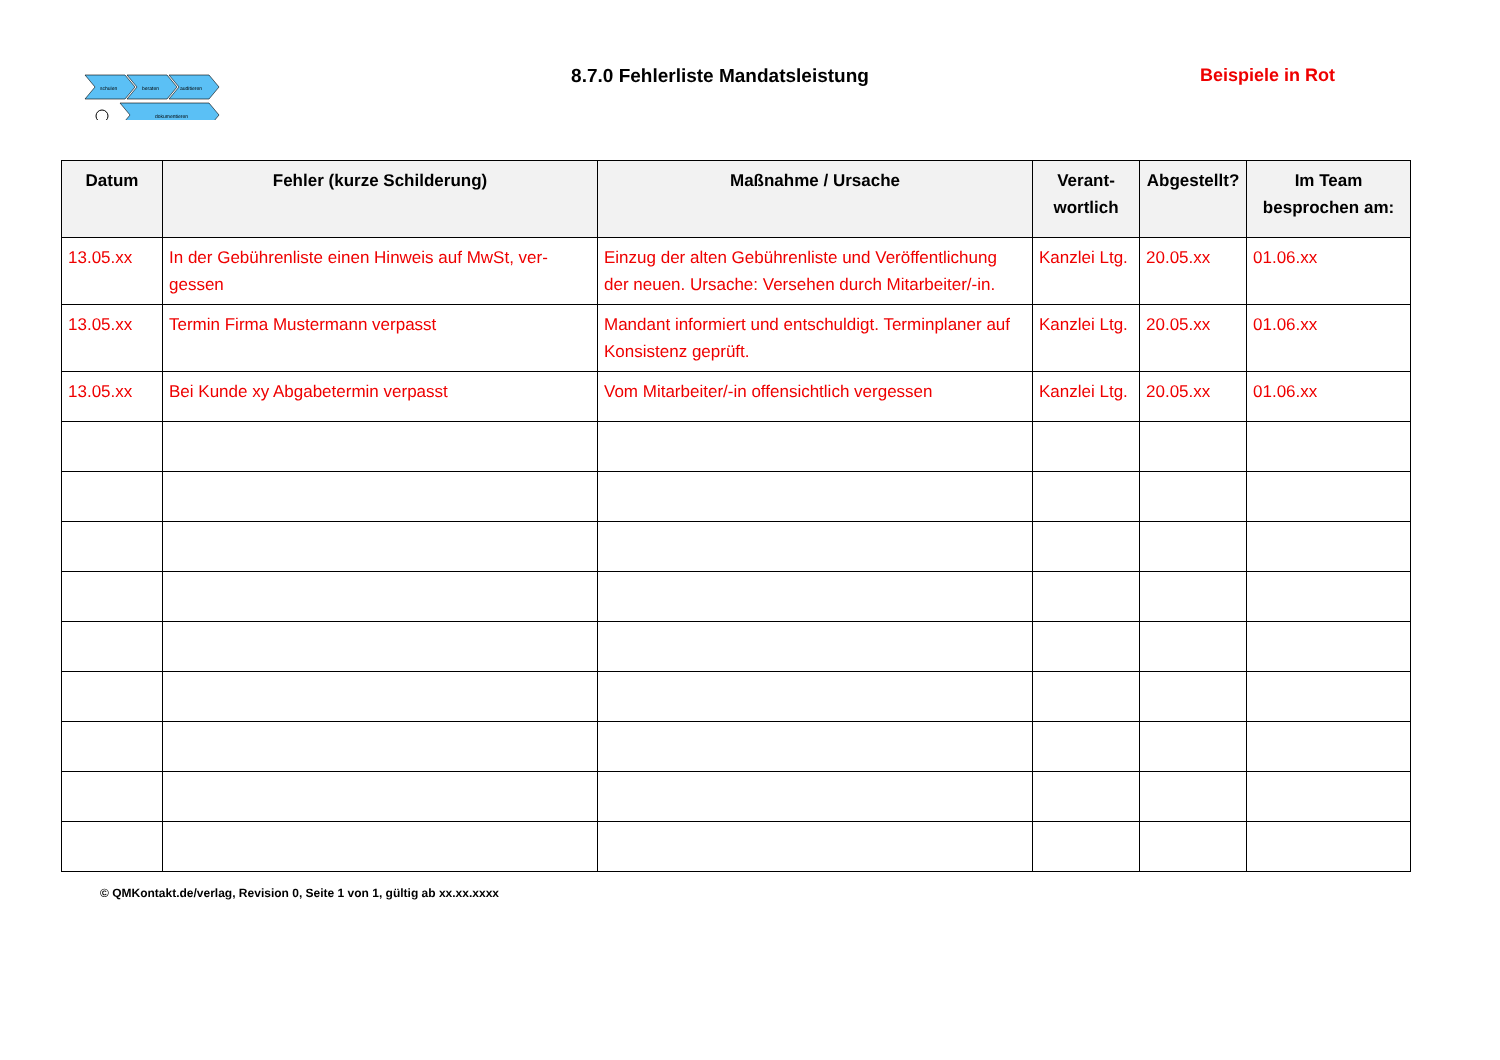schulen
beraten
auditieren
dokumentieren
8.7.0 Fehlerliste Mandatsleistung
Beispiele in Rot
| Datum | Fehler (kurze Schilderung) | Maßnahme / Ursache | Verant- wortlich | Abgestellt? | Im Team besprochen am: |
| --- | --- | --- | --- | --- | --- |
| 13.05.xx | In der Gebührenliste einen Hinweis auf MwSt, ver-gessen | Einzug der alten Gebührenliste und Veröffentlichung der neuen. Ursache: Versehen durch Mitarbeiter/-in. | Kanzlei Ltg. | 20.05.xx | 01.06.xx |
| 13.05.xx | Termin Firma Mustermann verpasst | Mandant informiert und entschuldigt. Terminplaner auf Konsistenz geprüft. | Kanzlei Ltg. | 20.05.xx | 01.06.xx |
| 13.05.xx | Bei Kunde xy Abgabetermin verpasst | Vom Mitarbeiter/-in offensichtlich vergessen | Kanzlei Ltg. | 20.05.xx | 01.06.xx |
© QMKontakt.de/verlag, Revision 0, Seite 1 von 1, gültig ab xx.xx.xxxx